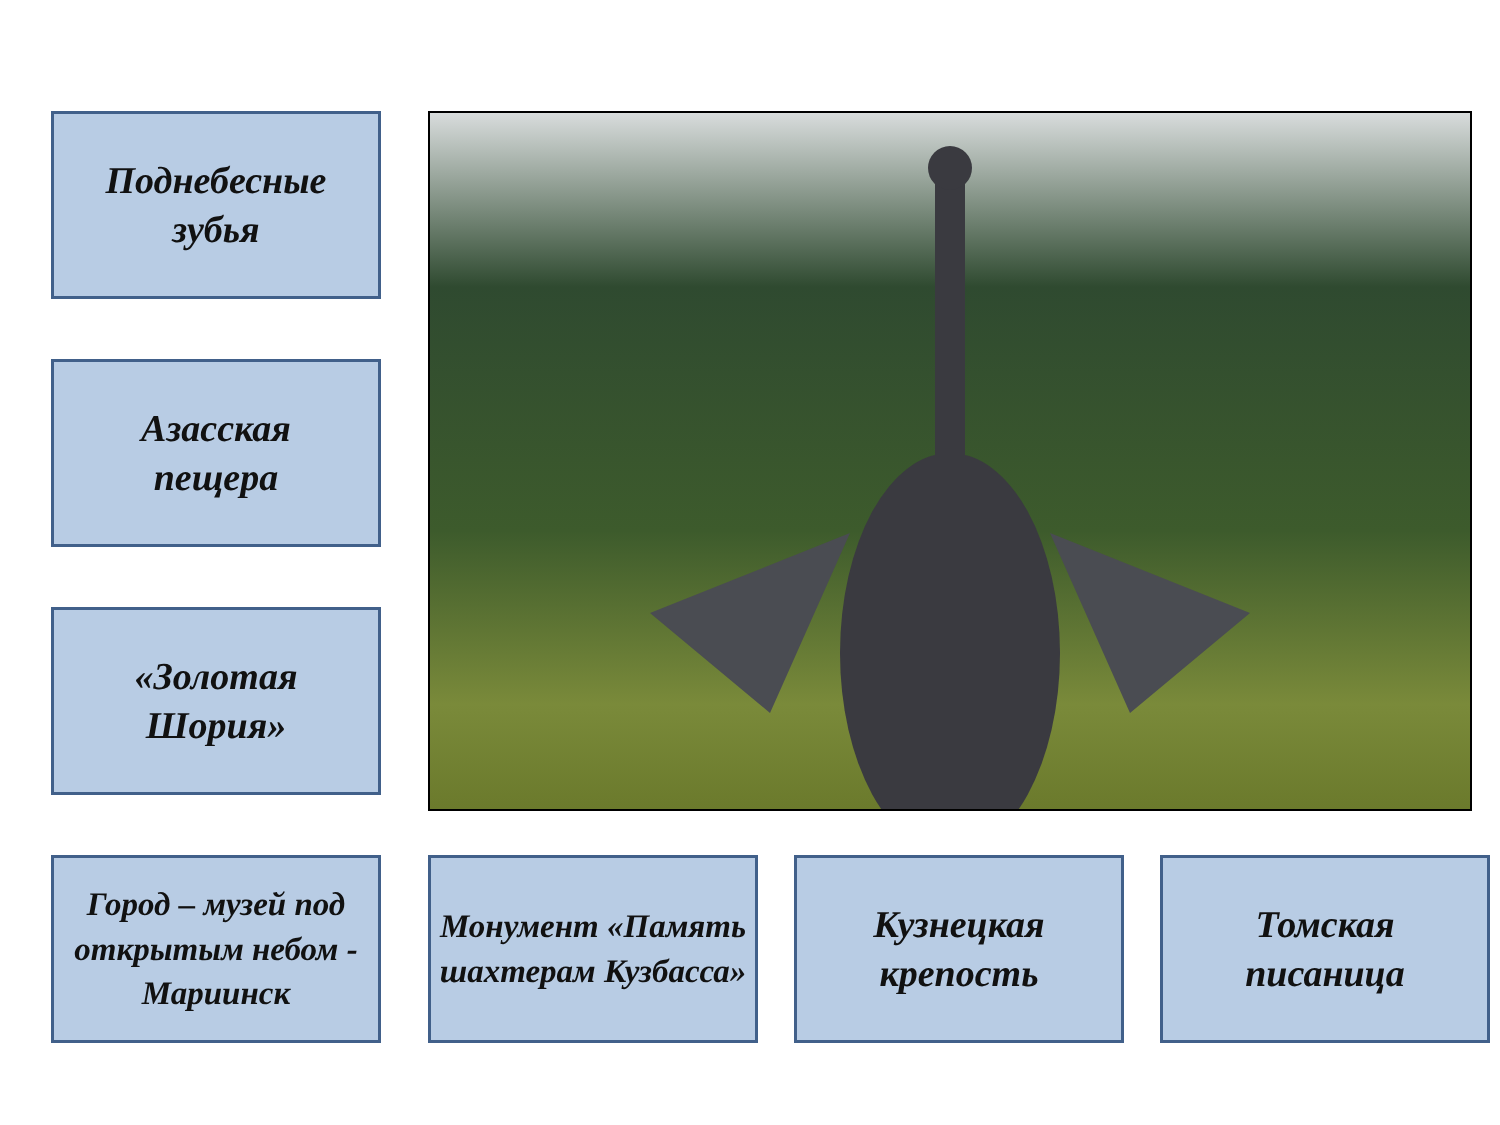Поднебесные
зубья
Азасская
пещера
«Золотая
Шория»
Город – музей под открытым небом - Мариинск
Монумент «Память шахтерам Кузбасса»
Кузнецкая
крепость
Томская
писаница